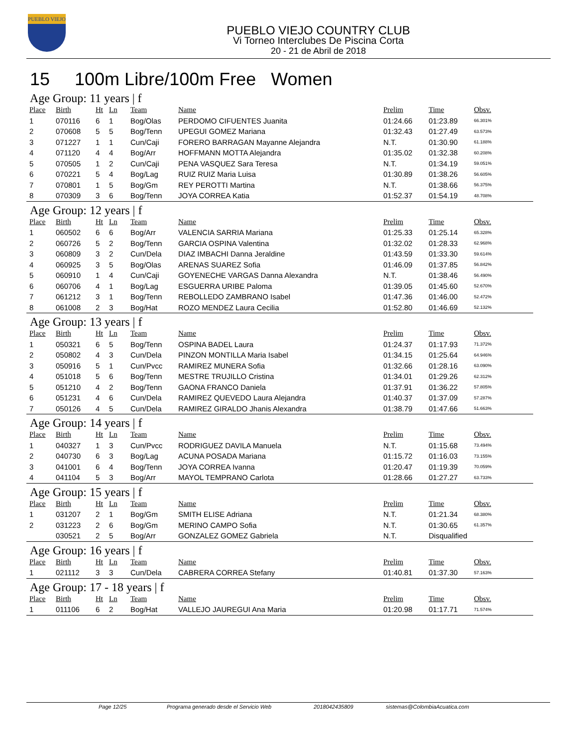PUEBLO VIEJO
PUEBLO VIEJO COUNTRY CLUB
Vi Torneo Interclubes De Piscina Corta
20 - 21 de Abril de 2018
15 100m Libre/100m Free Women
Age Group: 11 years | f
| Place | Birth | Ht | Ln | Team | Name | Prelim | Time | Obsv. |
| --- | --- | --- | --- | --- | --- | --- | --- | --- |
| 1 | 070116 | 6 | 1 | Bog/Olas | PERDOMO CIFUENTES Juanita | 01:24.66 | 01:23.89 | 66.301% |
| 2 | 070608 | 5 | 5 | Bog/Tenn | UPEGUI GOMEZ Mariana | 01:32.43 | 01:27.49 | 63.573% |
| 3 | 071227 | 1 | 1 | Cun/Caji | FORERO BARRAGAN Mayanne Alejandra | N.T. | 01:30.90 | 61.188% |
| 4 | 071120 | 4 | 4 | Bog/Arr | HOFFMANN MOTTA Alejandra | 01:35.02 | 01:32.38 | 60.208% |
| 5 | 070505 | 1 | 2 | Cun/Caji | PENA VASQUEZ Sara Teresa | N.T. | 01:34.19 | 59.051% |
| 6 | 070221 | 5 | 4 | Bog/Lag | RUIZ RUIZ Maria Luisa | 01:30.89 | 01:38.26 | 56.605% |
| 7 | 070801 | 1 | 5 | Bog/Gm | REY PEROTTI Martina | N.T. | 01:38.66 | 56.375% |
| 8 | 070309 | 3 | 6 | Bog/Tenn | JOYA CORREA Katia | 01:52.37 | 01:54.19 | 48.708% |
Age Group: 12 years | f
| Place | Birth | Ht | Ln | Team | Name | Prelim | Time | Obsv. |
| --- | --- | --- | --- | --- | --- | --- | --- | --- |
| 1 | 060502 | 6 | 6 | Bog/Arr | VALENCIA SARRIA Mariana | 01:25.33 | 01:25.14 | 65.328% |
| 2 | 060726 | 5 | 2 | Bog/Tenn | GARCIA OSPINA Valentina | 01:32.02 | 01:28.33 | 62.968% |
| 3 | 060809 | 3 | 2 | Cun/Dela | DIAZ IMBACHI Danna Jeraldine | 01:43.59 | 01:33.30 | 59.614% |
| 4 | 060925 | 3 | 5 | Bog/Olas | ARENAS SUAREZ Sofia | 01:46.09 | 01:37.85 | 56.842% |
| 5 | 060910 | 1 | 4 | Cun/Caji | GOYENECHE VARGAS Danna Alexandra | N.T. | 01:38.46 | 56.490% |
| 6 | 060706 | 4 | 1 | Bog/Lag | ESGUERRA URIBE Paloma | 01:39.05 | 01:45.60 | 52.670% |
| 7 | 061212 | 3 | 1 | Bog/Tenn | REBOLLEDO ZAMBRANO Isabel | 01:47.36 | 01:46.00 | 52.472% |
| 8 | 061008 | 2 | 3 | Bog/Hat | ROZO MENDEZ Laura Cecilia | 01:52.80 | 01:46.69 | 52.132% |
Age Group: 13 years | f
| Place | Birth | Ht | Ln | Team | Name | Prelim | Time | Obsv. |
| --- | --- | --- | --- | --- | --- | --- | --- | --- |
| 1 | 050321 | 6 | 5 | Bog/Tenn | OSPINA BADEL Laura | 01:24.37 | 01:17.93 | 71.372% |
| 2 | 050802 | 4 | 3 | Cun/Dela | PINZON MONTILLA Maria Isabel | 01:34.15 | 01:25.64 | 64.946% |
| 3 | 050916 | 5 | 1 | Cun/Pvcc | RAMIREZ MUNERA Sofia | 01:32.66 | 01:28.16 | 63.090% |
| 4 | 051018 | 5 | 6 | Bog/Tenn | MESTRE TRUJILLO Cristina | 01:34.01 | 01:29.26 | 62.312% |
| 5 | 051210 | 4 | 2 | Bog/Tenn | GAONA FRANCO Daniela | 01:37.91 | 01:36.22 | 57.805% |
| 6 | 051231 | 4 | 6 | Cun/Dela | RAMIREZ QUEVEDO Laura Alejandra | 01:40.37 | 01:37.09 | 57.287% |
| 7 | 050126 | 4 | 5 | Cun/Dela | RAMIREZ GIRALDO Jhanis Alexandra | 01:38.79 | 01:47.66 | 51.663% |
Age Group: 14 years | f
| Place | Birth | Ht | Ln | Team | Name | Prelim | Time | Obsv. |
| --- | --- | --- | --- | --- | --- | --- | --- | --- |
| 1 | 040327 | 1 | 3 | Cun/Pvcc | RODRIGUEZ DAVILA Manuela | N.T. | 01:15.68 | 73.494% |
| 2 | 040730 | 6 | 3 | Bog/Lag | ACUNA POSADA Mariana | 01:15.72 | 01:16.03 | 73.155% |
| 3 | 041001 | 6 | 4 | Bog/Tenn | JOYA CORREA Ivanna | 01:20.47 | 01:19.39 | 70.059% |
| 4 | 041104 | 5 | 3 | Bog/Arr | MAYOL TEMPRANO Carlota | 01:28.66 | 01:27.27 | 63.733% |
Age Group: 15 years | f
| Place | Birth | Ht | Ln | Team | Name | Prelim | Time | Obsv. |
| --- | --- | --- | --- | --- | --- | --- | --- | --- |
| 1 | 031207 | 2 | 1 | Bog/Gm | SMITH ELISE Adriana | N.T. | 01:21.34 | 68.380% |
| 2 | 031223 | 2 | 6 | Bog/Gm | MERINO CAMPO Sofia | N.T. | 01:30.65 | 61.357% |
| | 030521 | 2 | 5 | Bog/Arr | GONZALEZ GOMEZ Gabriela | N.T. | Disqualified | |
Age Group: 16 years | f
| Place | Birth | Ht | Ln | Team | Name | Prelim | Time | Obsv. |
| --- | --- | --- | --- | --- | --- | --- | --- | --- |
| 1 | 021112 | 3 | 3 | Cun/Dela | CABRERA CORREA Stefany | 01:40.81 | 01:37.30 | 57.163% |
Age Group: 17 - 18 years | f
| Place | Birth | Ht | Ln | Team | Name | Prelim | Time | Obsv. |
| --- | --- | --- | --- | --- | --- | --- | --- | --- |
| 1 | 011106 | 6 | 2 | Bog/Hat | VALLEJO JAUREGUI Ana Maria | 01:20.98 | 01:17.71 | 71.574% |
Page 12/25 Programa generado desde el Servicio Web 2018042435809 sistemas@ColombiaAcuatica.com